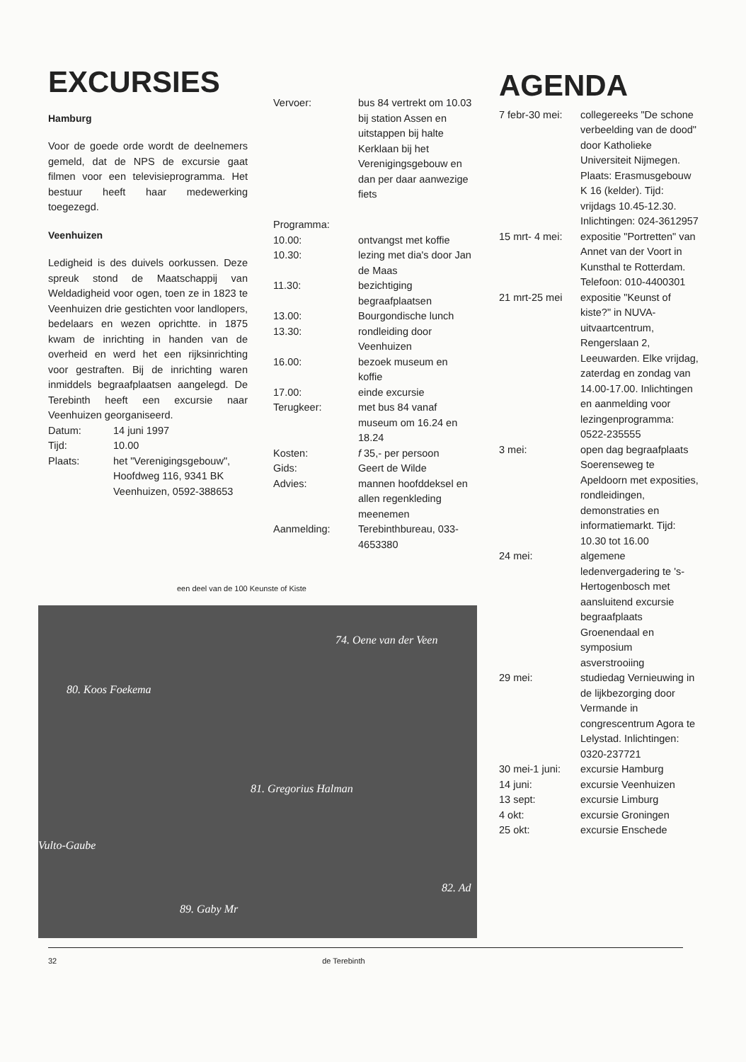EXCURSIES
Hamburg
Voor de goede orde wordt de deelnemers gemeld, dat de NPS de excursie gaat filmen voor een televisieprogramma. Het bestuur heeft haar medewerking toegezegd.
Veenhuizen
Ledigheid is des duivels oorkussen. Deze spreuk stond de Maatschappij van Weldadigheid voor ogen, toen ze in 1823 te Veenhuizen drie gestichten voor landlopers, bedelaars en wezen oprichtte. in 1875 kwam de inrichting in handen van de overheid en werd het een rijksinrichting voor gestraften. Bij de inrichting waren inmiddels begraafplaatsen aangelegd. De Terebinth heeft een excursie naar Veenhuizen georganiseerd.
| Datum: | 14 juni 1997 |
| Tijd: | 10.00 |
| Plaats: | het "Verenigingsgebouw", Hoofdweg 116, 9341 BK Veenhuizen, 0592-388653 |
| Vervoer: | bus 84 vertrekt om 10.03 bij station Assen en uitstappen bij halte Kerklaan bij het Verenigingsgebouw en dan per daar aanwezige fiets |
| Programma: | |
| 10.00: | ontvangst met koffie |
| 10.30: | lezing met dia's door Jan de Maas |
| 11.30: | bezichtiging begraafplaatsen |
| 13.00: | Bourgondische lunch |
| 13.30: | rondleiding door Veenhuizen |
| 16.00: | bezoek museum en koffie |
| 17.00: | einde excursie |
| Terugkeer: | met bus 84 vanaf museum om 16.24 en 18.24 |
| Kosten: | f 35,- per persoon |
| Gids: | Geert de Wilde |
| Advies: | mannen hoofddeksel en allen regenkleding meenemen |
| Aanmelding: | Terebinthbureau, 033-4653380 |
AGENDA
| 7 febr-30 mei: | collegereeks "De schone verbeelding van de dood" door Katholieke Universiteit Nijmegen. Plaats: Erasmusgebouw K 16 (kelder). Tijd: vrijdags 10.45-12.30. Inlichtingen: 024-3612957 |
| 15 mrt- 4 mei: | expositie "Portretten" van Annet van der Voort in Kunsthal te Rotterdam. Telefoon: 010-4400301 |
| 21 mrt-25 mei | expositie "Keunst of kiste?" in NUVA-uitvaartcentrum, Rengerslaan 2, Leeuwarden. Elke vrijdag, zaterdag en zondag van 14.00-17.00. Inlichtingen en aanmelding voor lezingenprogramma: 0522-235555 |
| 3 mei: | open dag begraafplaats Soerenseweg te Apeldoorn met exposities, rondleidingen, demonstraties en informatiemarkt. Tijd: 10.30 tot 16.00 |
| 24 mei: | algemene ledenvergadering te 's-Hertogenbosch met aansluitend excursie begraafplaats Groenendaal en symposium asverstrooiing |
| 29 mei: | studiedag Vernieuwing in de lijkbezorging door Vermande in congrescentrum Agora te Lelystad. Inlichtingen: 0320-237721 |
| 30 mei-1 juni: | excursie Hamburg |
| 14 juni: | excursie Veenhuizen |
| 13 sept: | excursie Limburg |
| 4 okt: | excursie Groningen |
| 25 okt: | excursie Enschede |
een deel van de 100 Keunste of Kiste
74. Oene van der Veen
80. Koos Foekema
81. Gregorius Halman
Vulto-Gaube
82. Ad
89. Gaby Mr
32 de Terebinth